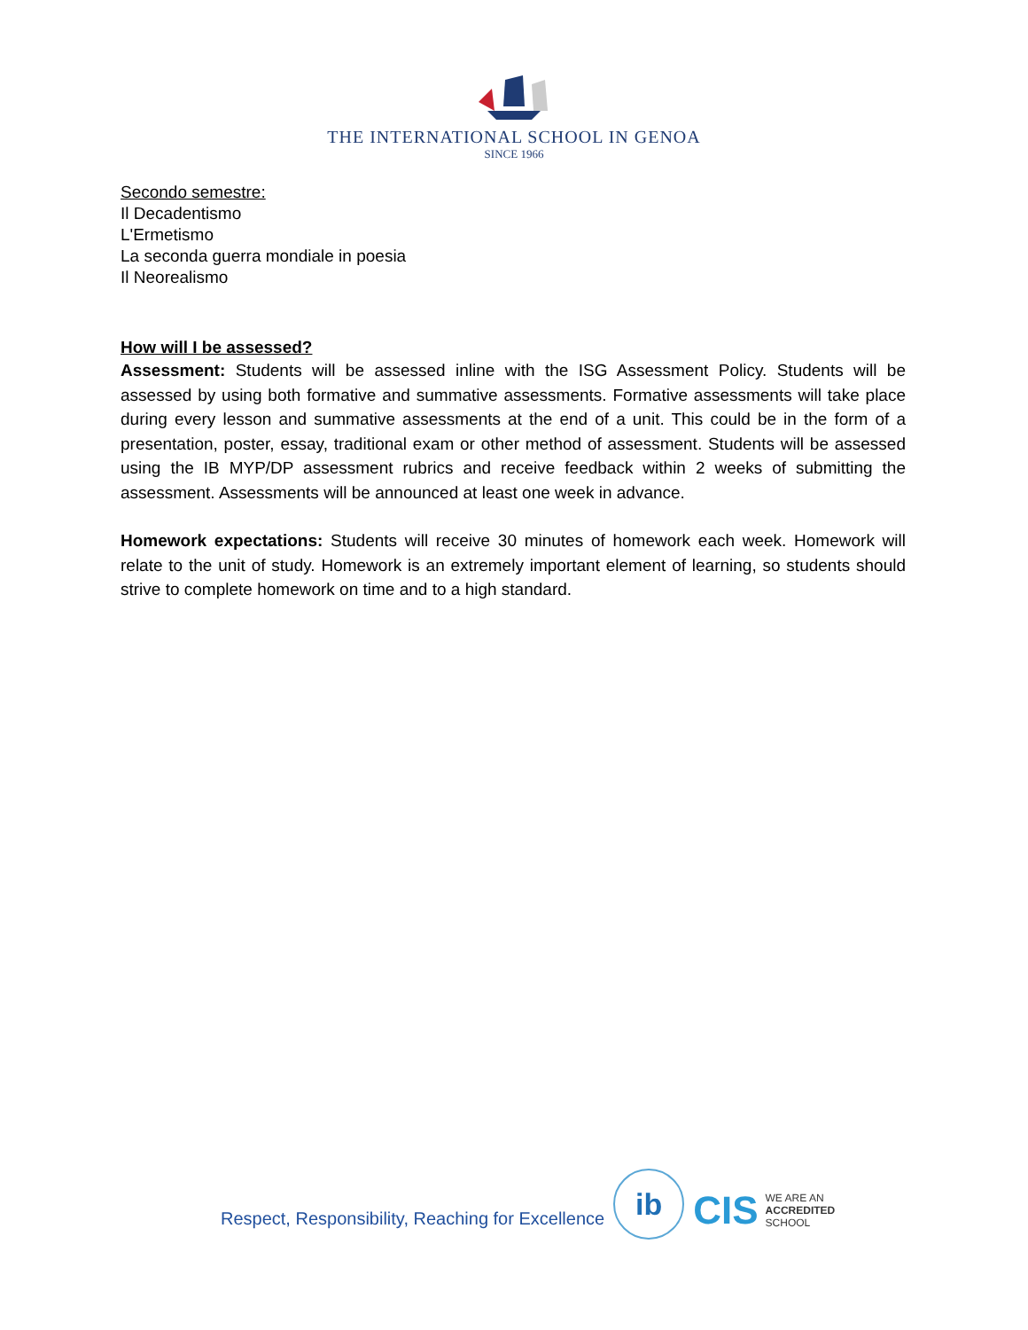THE INTERNATIONAL SCHOOL IN GENOA
SINCE 1966
Secondo semestre:
Il Decadentismo
L'Ermetismo
La seconda guerra mondiale in poesia
Il Neorealismo
How will I be assessed?
Assessment: Students will be assessed inline with the ISG Assessment Policy. Students will be assessed by using both formative and summative assessments. Formative assessments will take place during every lesson and summative assessments at the end of a unit. This could be in the form of a presentation, poster, essay, traditional exam or other method of assessment. Students will be assessed using the IB MYP/DP assessment rubrics and receive feedback within 2 weeks of submitting the assessment. Assessments will be announced at least one week in advance.
Homework expectations: Students will receive 30 minutes of homework each week. Homework will relate to the unit of study. Homework is an extremely important element of learning, so students should strive to complete homework on time and to a high standard.
Respect, Responsibility, Reaching for Excellence
ib
CIS WE ARE AN
ACCREDITED
SCHOOL